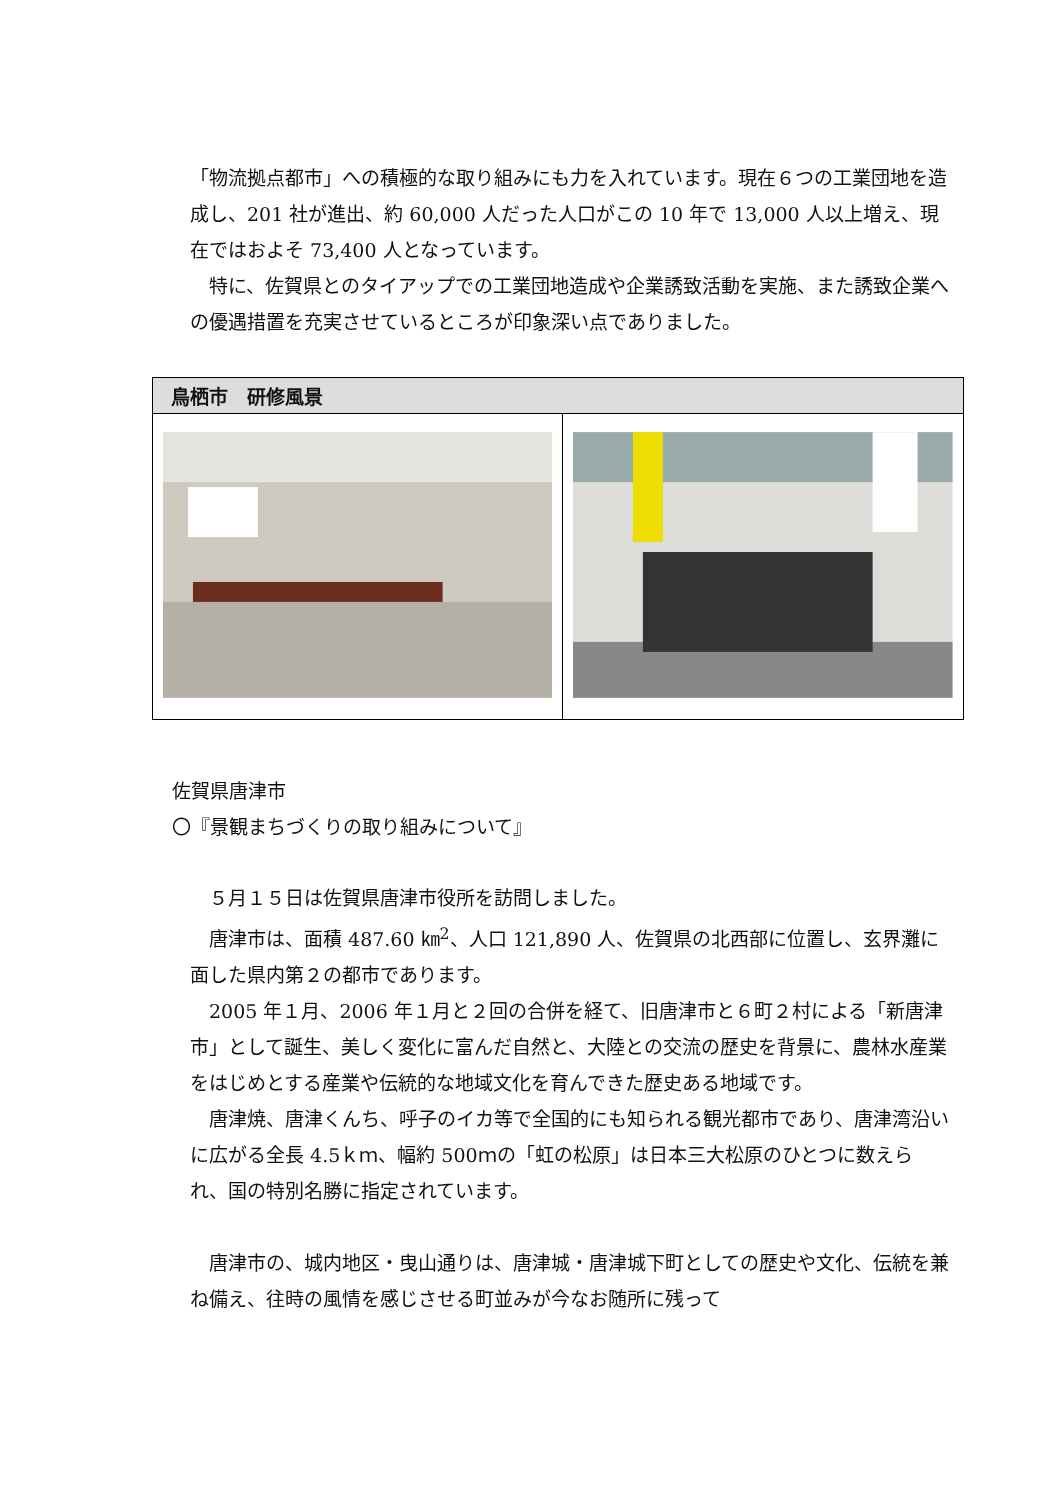「物流拠点都市」への積極的な取り組みにも力を入れています。現在６つの工業団地を造成し、201 社が進出、約 60,000 人だった人口がこの 10 年で 13,000 人以上増え、現在ではおよそ 73,400 人となっています。
　特に、佐賀県とのタイアップでの工業団地造成や企業誘致活動を実施、また誘致企業への優遇措置を充実させているところが印象深い点でありました。
| 鳥栖市 研修風景 | |
| --- | --- |
佐賀県唐津市
〇『景観まちづくりの取り組みについて』
　５月１５日は佐賀県唐津市役所を訪問しました。
　唐津市は、面積 487.60 ㎞<sup>2</sup>、人口 121,890 人、佐賀県の北西部に位置し、玄界灘に面した県内第２の都市であります。
　2005 年１月、2006 年１月と２回の合併を経て、旧唐津市と６町２村による「新唐津市」として誕生、美しく変化に富んだ自然と、大陸との交流の歴史を背景に、農林水産業をはじめとする産業や伝統的な地域文化を育んできた歴史ある地域です。
　唐津焼、唐津くんち、呼子のイカ等で全国的にも知られる観光都市であり、唐津湾沿いに広がる全長 4.5ｋｍ、幅約 500ｍの「虹の松原」は日本三大松原のひとつに数えられ、国の特別名勝に指定されています。
　唐津市の、城内地区・曳山通りは、唐津城・唐津城下町としての歴史や文化、伝統を兼ね備え、往時の風情を感じさせる町並みが今なお随所に残って